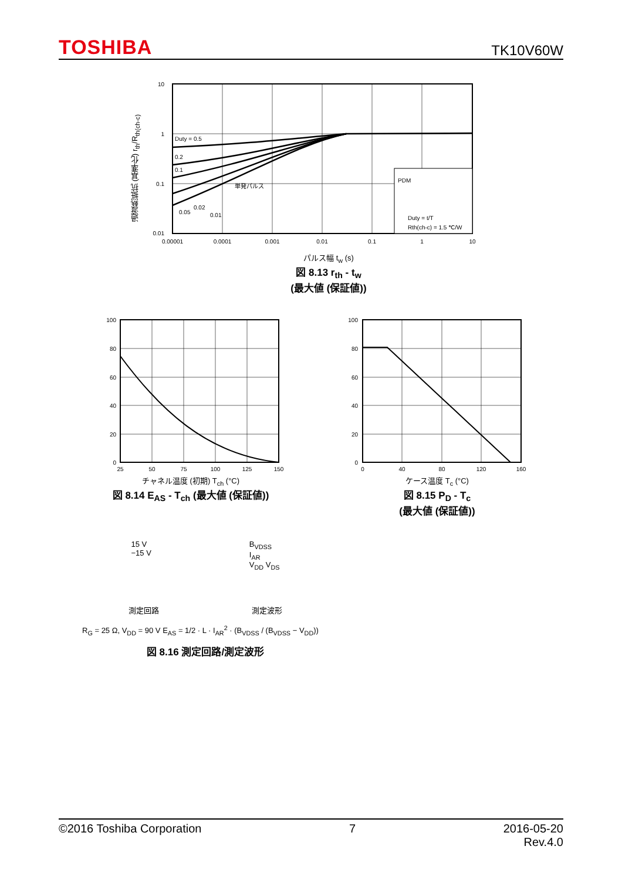TOSHIBA TK10V60W
10
1
0.1
0.01
Duty = 0.5
0.2
0.1
単発パルス
0.05
0.02
0.01
PDM
Duty = t/T
Rth(ch-c) = 1.5 ℃/W
0.00001
0.0001
0.001
0.01
0.1
1
10
過渡熱抵抗 (基準化) r<sub>th</sub>/R<sub>th(ch-c)</sub>
パルス幅 t<sub>w</sub> (s)
図 8.13 r<sub>th</sub> - t<sub>w</sub>
(最大値 (保証値))
100
80
60
40
20
0
25
50
75
100
125
150
チャネル温度 (初期) T<sub>ch</sub> (°C)
図 8.14 E<sub>AS</sub> - T<sub>ch</sub> (最大値 (保証値))
100
80
60
40
20
0
0
40
80
120
160
ケース温度 T<sub>c</sub> (°C)
図 8.15 P<sub>D</sub> - T<sub>c</sub>
(最大値 (保証値))
15 V
−15 V
B<sub>VDSS</sub>
I<sub>AR</sub>
V<sub>DD</sub> V<sub>DS</sub>
測定回路 測定波形
R<sub>G</sub> = 25 Ω, V<sub>DD</sub> = 90 V E<sub>AS</sub> = 1/2 · L · I<sub>AR</sub><sup>2</sup> · (B<sub>VDSS</sub> / (B<sub>VDSS</sub> − V<sub>DD</sub>))
図 8.16 測定回路/測定波形
©2016 Toshiba Corporation 7 2016-05-20
Rev.4.0